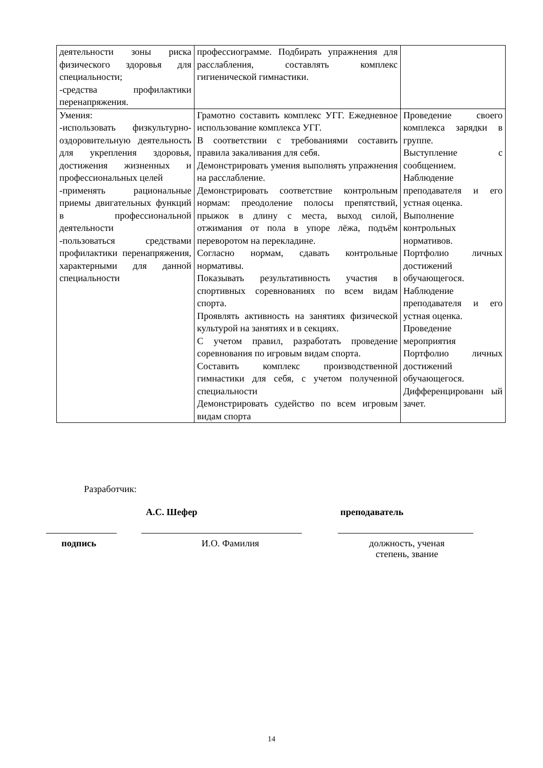| деятельности зоны риска физического здоровья для специальности; -средства профилактики перенапряжения. | профессиограмме. Подбирать упражнения для расслабления, составлять комплекс гигиенической гимнастики. | |
| Умения: -использовать физкультурно-оздоровительную деятельность для укрепления здоровья, достижения жизненных и профессиональных целей -применять рациональные приемы двигательных функций в профессиональной деятельности -пользоваться средствами профилактики перенапряжения, характерными для данной специальности | Грамотно составить комплекс УГГ. Ежедневное использование комплекса УГГ. В соответствии с требованиями составить правила закаливания для себя. Демонстрировать умения выполнять упражнения на расслабление. Демонстрировать соответствие контрольным нормам: преодоление полосы препятствий, прыжок в длину с места, выход силой, отжимания от пола в упоре лёжа, подъём переворотом на перекладине. Согласно нормам, сдавать контрольные нормативы. Показывать результативность участия в спортивных соревнованиях по всем видам спорта. Проявлять активность на занятиях физической культурой на занятиях и в секциях. С учетом правил, разработать проведение соревнования по игровым видам спорта. Составить комплекс производственной гимнастики для себя, с учетом полученной специальности Демонстрировать судейство по всем игровым видам спорта | Проведение своего комплекса зарядки в группе. Выступление с сообщением. Наблюдение преподавателя и его устная оценка. Выполнение контрольных нормативов. Портфолио личных достижений обучающегося. Наблюдение преподавателя и его устная оценка. Проведение мероприятия Портфолио личных достижений обучающегося. Дифференцированн ый зачет. |
Разработчик:
А.С. Шефер преподаватель
подпись И.О. Фамилия должность, ученая степень, звание
14